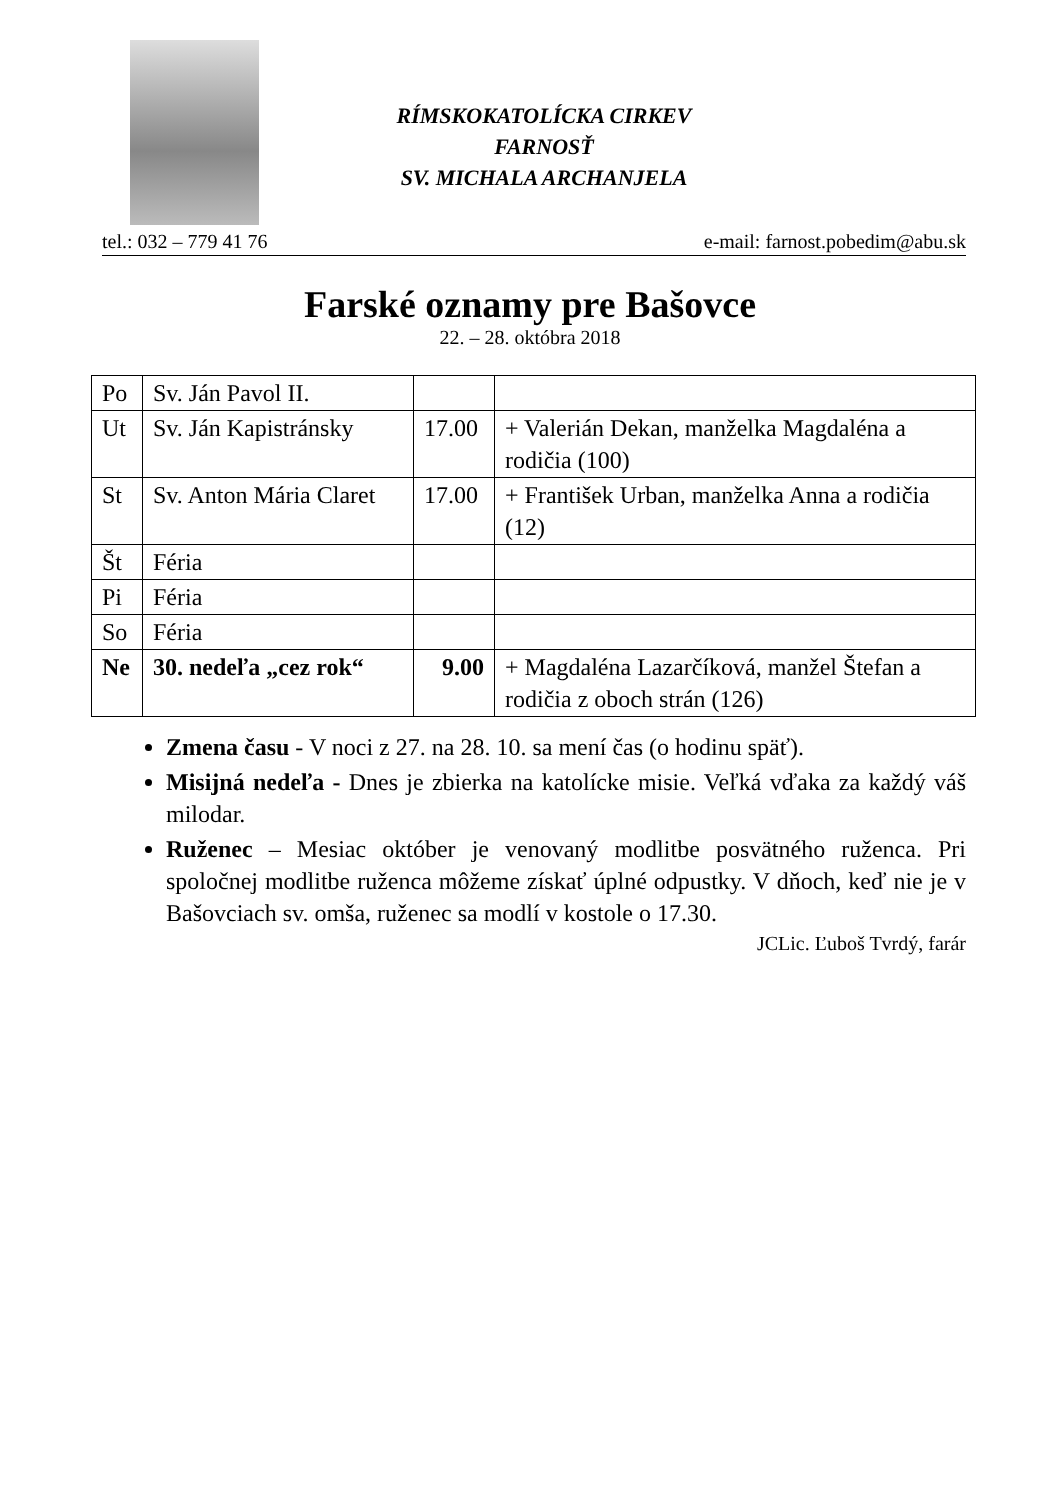RÍMSKOKATOLÍCKA CIRKEV
FARNOSŤ
SV. MICHALA ARCHANJELA
tel.: 032 – 779 41 76 e-mail: farnost.pobedim@abu.sk
Farské oznamy pre Bašovce
22. – 28. októbra 2018
| Po | Sv. Ján Pavol II. | | |
| Ut | Sv. Ján Kapistránsky | 17.00 | + Valerián Dekan, manželka Magdaléna a rodičia (100) |
| St | Sv. Anton Mária Claret | 17.00 | + František Urban, manželka Anna a rodičia (12) |
| Št | Féria | | |
| Pi | Féria | | |
| So | Féria | | |
| Ne | 30. nedeľa „cez rok“ | 9.00 | + Magdaléna Lazarčíková, manžel Štefan a rodičia z oboch strán (126) |
Zmena času - V noci z 27. na 28. 10. sa mení čas (o hodinu späť).
Misijná nedeľa - Dnes je zbierka na katolícke misie. Veľká vďaka za každý váš milodar.
Ruženec – Mesiac október je venovaný modlitbe posvätného ruženca. Pri spoločnej modlitbe ruženca môžeme získať úplné odpustky. V dňoch, keď nie je v Bašovciach sv. omša, ruženec sa modlí v kostole o 17.30.
JCLic. Ľuboš Tvrdý, farár